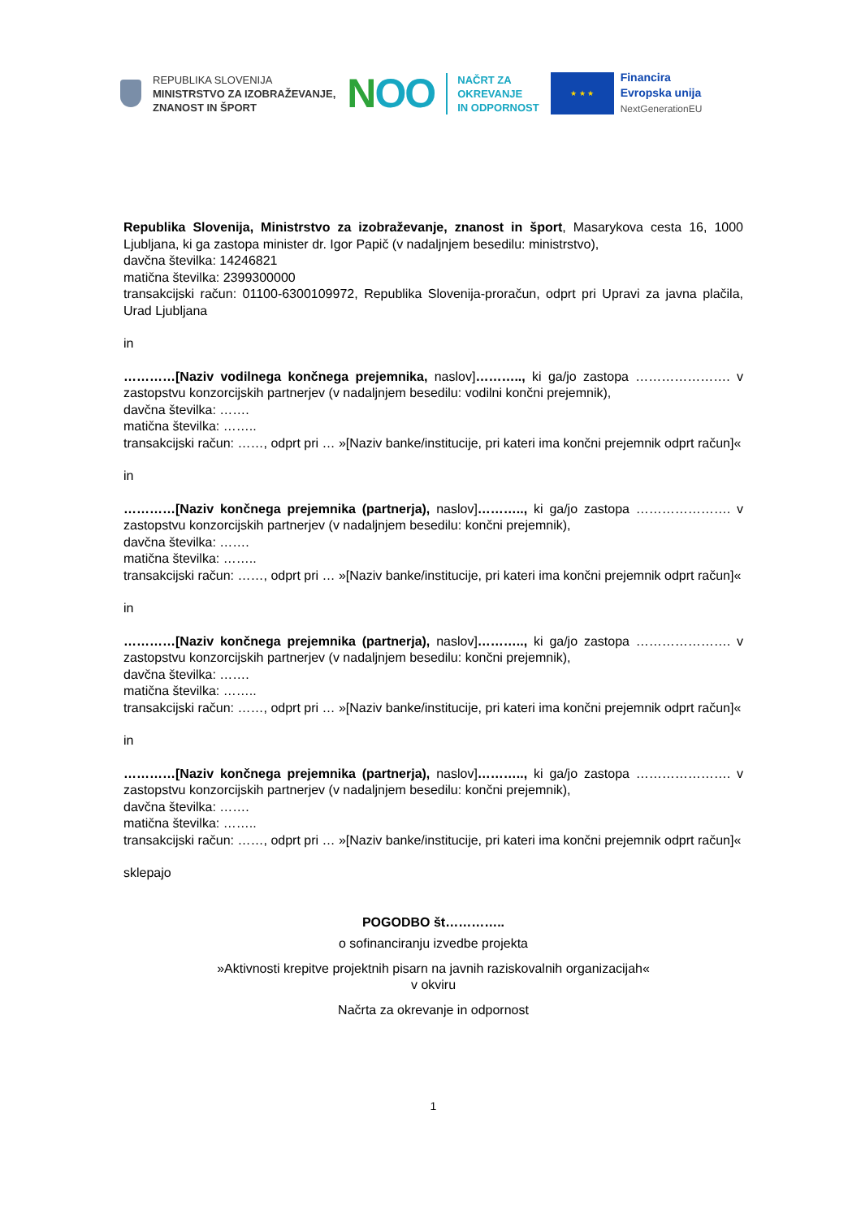REPUBLIKA SLOVENIJA
MINISTRSTVO ZA IZOBRAŽEVANJE,
ZNANOST IN ŠPORT
NOO
NAČRT ZA
OKREVANJE
IN ODPORNOST
★ ★ ★
Financira
Evropska unija
NextGenerationEU
Republika Slovenija, Ministrstvo za izobraževanje, znanost in šport, Masarykova cesta 16, 1000 Ljubljana, ki ga zastopa minister dr. Igor Papič (v nadaljnjem besedilu: ministrstvo),
davčna številka: 14246821
matična številka: 2399300000
transakcijski račun: 01100-6300109972, Republika Slovenija-proračun, odprt pri Upravi za javna plačila, Urad Ljubljana
in
…………[Naziv vodilnega končnega prejemnika, naslov]……….., ki ga/jo zastopa …………………. v zastopstvu konzorcijskih partnerjev (v nadaljnjem besedilu: vodilni končni prejemnik),
davčna številka: …….
matična številka: ……..
transakcijski račun: ……, odprt pri … »[Naziv banke/institucije, pri kateri ima končni prejemnik odprt račun]«
in
…………[Naziv končnega prejemnika (partnerja), naslov]……….., ki ga/jo zastopa …………………. v zastopstvu konzorcijskih partnerjev (v nadaljnjem besedilu: končni prejemnik),
davčna številka: …….
matična številka: ……..
transakcijski račun: ……, odprt pri … »[Naziv banke/institucije, pri kateri ima končni prejemnik odprt račun]«
in
…………[Naziv končnega prejemnika (partnerja), naslov]……….., ki ga/jo zastopa …………………. v zastopstvu konzorcijskih partnerjev (v nadaljnjem besedilu: končni prejemnik),
davčna številka: …….
matična številka: ……..
transakcijski račun: ……, odprt pri … »[Naziv banke/institucije, pri kateri ima končni prejemnik odprt račun]«
in
…………[Naziv končnega prejemnika (partnerja), naslov]……….., ki ga/jo zastopa …………………. v zastopstvu konzorcijskih partnerjev (v nadaljnjem besedilu: končni prejemnik),
davčna številka: …….
matična številka: ……..
transakcijski račun: ……, odprt pri … »[Naziv banke/institucije, pri kateri ima končni prejemnik odprt račun]«
sklepajo
POGODBO št…………..
o sofinanciranju izvedbe projekta
»Aktivnosti krepitve projektnih pisarn na javnih raziskovalnih organizacijah«
v okviru
Načrta za okrevanje in odpornost
1